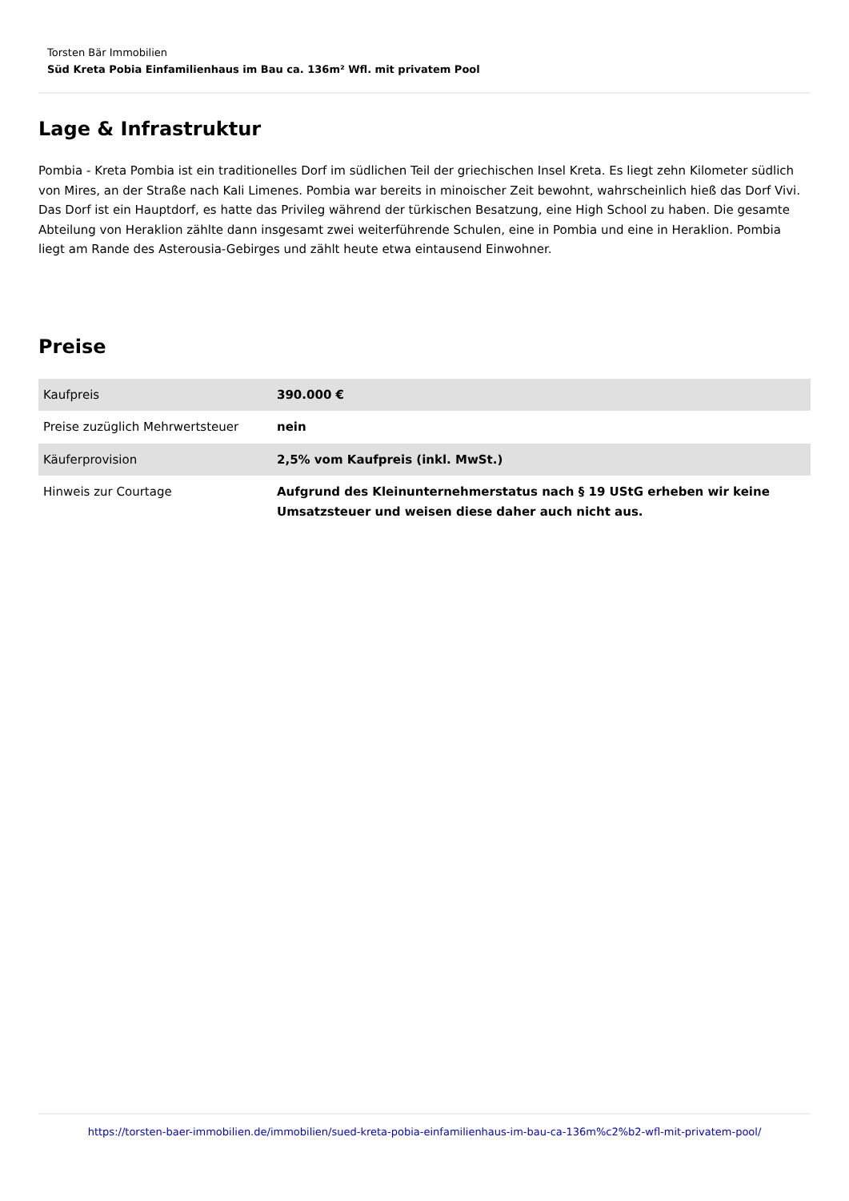Torsten Bär Immobilien
Süd Kreta Pobia Einfamilienhaus im Bau ca. 136m² Wfl. mit privatem Pool
Lage & Infrastruktur
Pombia - Kreta Pombia ist ein traditionelles Dorf im südlichen Teil der griechischen Insel Kreta. Es liegt zehn Kilometer südlich von Mires, an der Straße nach Kali Limenes. Pombia war bereits in minoischer Zeit bewohnt, wahrscheinlich hieß das Dorf Vivi. Das Dorf ist ein Hauptdorf, es hatte das Privileg während der türkischen Besatzung, eine High School zu haben. Die gesamte Abteilung von Heraklion zählte dann insgesamt zwei weiterführende Schulen, eine in Pombia und eine in Heraklion. Pombia liegt am Rande des Asterousia-Gebirges und zählt heute etwa eintausend Einwohner.
Preise
| Kaufpreis | 390.000 € |
| Preise zuzüglich Mehrwertsteuer | nein |
| Käuferprovision | 2,5% vom Kaufpreis (inkl. MwSt.) |
| Hinweis zur Courtage | Aufgrund des Kleinunternehmerstatus nach § 19 UStG erheben wir keine Umsatzsteuer und weisen diese daher auch nicht aus. |
https://torsten-baer-immobilien.de/immobilien/sued-kreta-pobia-einfamilienhaus-im-bau-ca-136m%c2%b2-wfl-mit-privatem-pool/